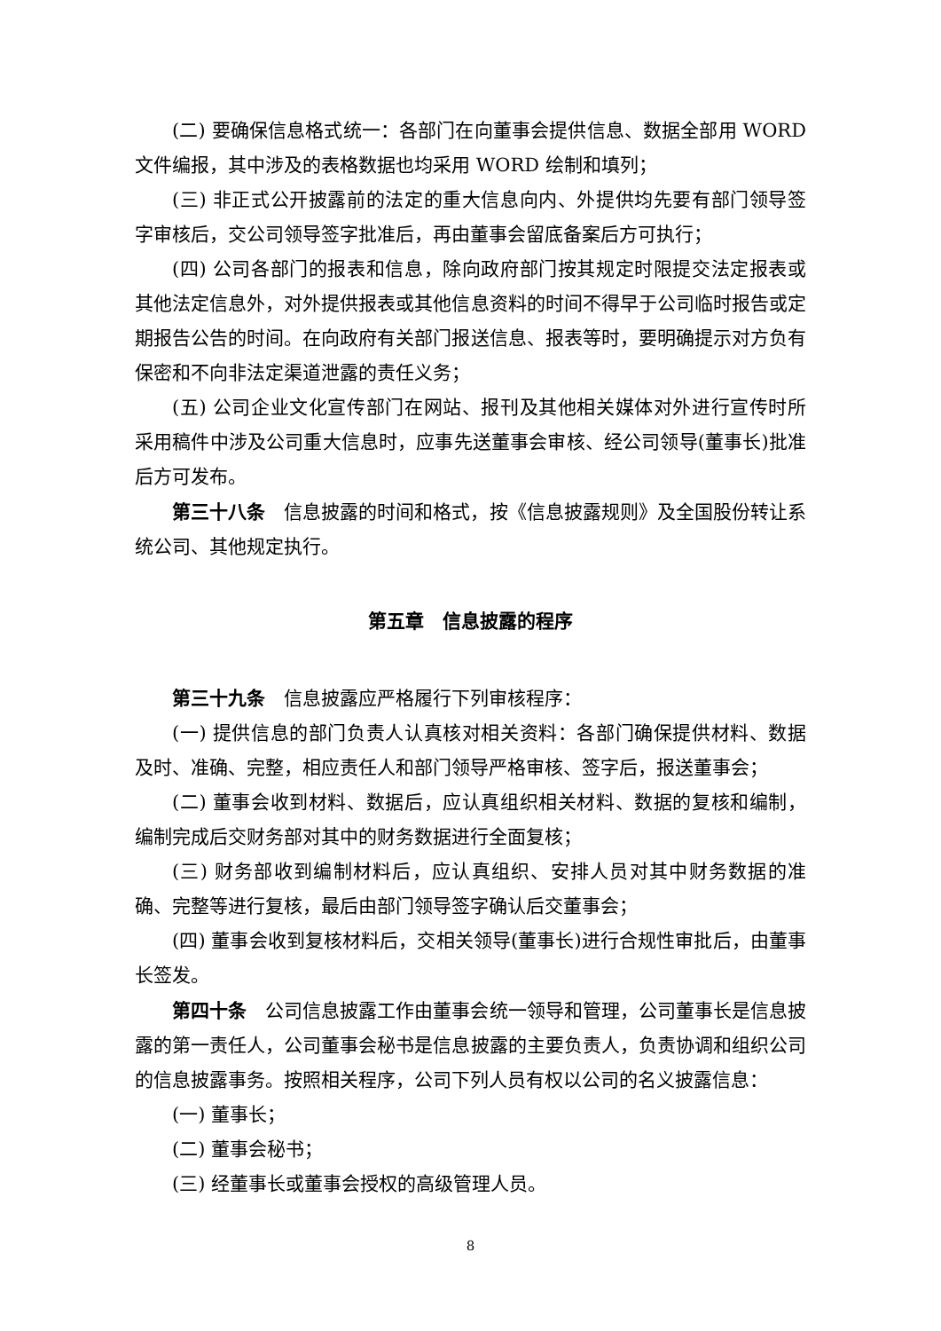(二) 要确保信息格式统一：各部门在向董事会提供信息、数据全部用 WORD 文件编报，其中涉及的表格数据也均采用 WORD 绘制和填列；
(三) 非正式公开披露前的法定的重大信息向内、外提供均先要有部门领导签字审核后，交公司领导签字批准后，再由董事会留底备案后方可执行；
(四) 公司各部门的报表和信息，除向政府部门按其规定时限提交法定报表或其他法定信息外，对外提供报表或其他信息资料的时间不得早于公司临时报告或定期报告公告的时间。在向政府有关部门报送信息、报表等时，要明确提示对方负有保密和不向非法定渠道泄露的责任义务；
(五) 公司企业文化宣传部门在网站、报刊及其他相关媒体对外进行宣传时所采用稿件中涉及公司重大信息时，应事先送董事会审核、经公司领导(董事长)批准后方可发布。
第三十八条　信息披露的时间和格式，按《信息披露规则》及全国股份转让系统公司、其他规定执行。
第五章　信息披露的程序
第三十九条　信息披露应严格履行下列审核程序：
(一) 提供信息的部门负责人认真核对相关资料：各部门确保提供材料、数据及时、准确、完整，相应责任人和部门领导严格审核、签字后，报送董事会；
(二) 董事会收到材料、数据后，应认真组织相关材料、数据的复核和编制，编制完成后交财务部对其中的财务数据进行全面复核；
(三) 财务部收到编制材料后，应认真组织、安排人员对其中财务数据的准确、完整等进行复核，最后由部门领导签字确认后交董事会；
(四) 董事会收到复核材料后，交相关领导(董事长)进行合规性审批后，由董事长签发。
第四十条　公司信息披露工作由董事会统一领导和管理，公司董事长是信息披露的第一责任人，公司董事会秘书是信息披露的主要负责人，负责协调和组织公司的信息披露事务。按照相关程序，公司下列人员有权以公司的名义披露信息：
(一) 董事长；
(二) 董事会秘书；
(三) 经董事长或董事会授权的高级管理人员。
8